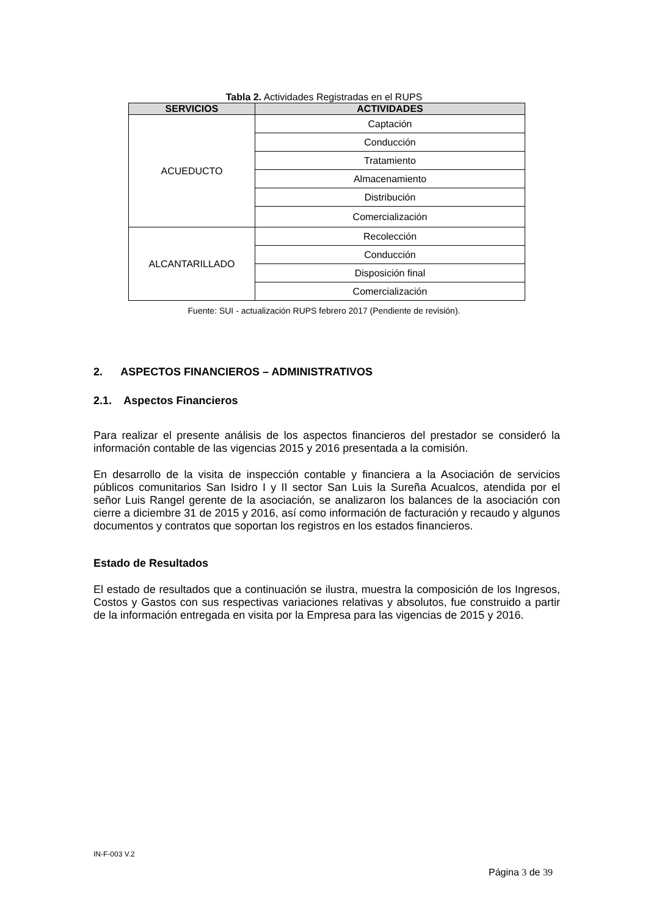Tabla 2. Actividades Registradas en el RUPS
| SERVICIOS | ACTIVIDADES |
| --- | --- |
| ACUEDUCTO | Captación |
| | Conducción |
| | Tratamiento |
| | Almacenamiento |
| | Distribución |
| | Comercialización |
| ALCANTARILLADO | Recolección |
| | Conducción |
| | Disposición final |
| | Comercialización |
Fuente: SUI - actualización RUPS febrero 2017 (Pendiente de revisión).
2. ASPECTOS FINANCIEROS – ADMINISTRATIVOS
2.1. Aspectos Financieros
Para realizar el presente análisis de los aspectos financieros del prestador se consideró la información contable de las vigencias 2015 y 2016 presentada a la comisión.
En desarrollo de la visita de inspección contable y financiera a la Asociación de servicios públicos comunitarios San Isidro I y II sector San Luis la Sureña Acualcos, atendida por el señor Luis Rangel gerente de la asociación, se analizaron los balances de la asociación con cierre a diciembre 31 de 2015 y 2016, así como información de facturación y recaudo y algunos documentos y contratos que soportan los registros en los estados financieros.
Estado de Resultados
El estado de resultados que a continuación se ilustra, muestra la composición de los Ingresos, Costos y Gastos con sus respectivas variaciones relativas y absolutos, fue construido a partir de la información entregada en visita por la Empresa para las vigencias de 2015 y 2016.
IN-F-003 V.2
Página 3 de 39